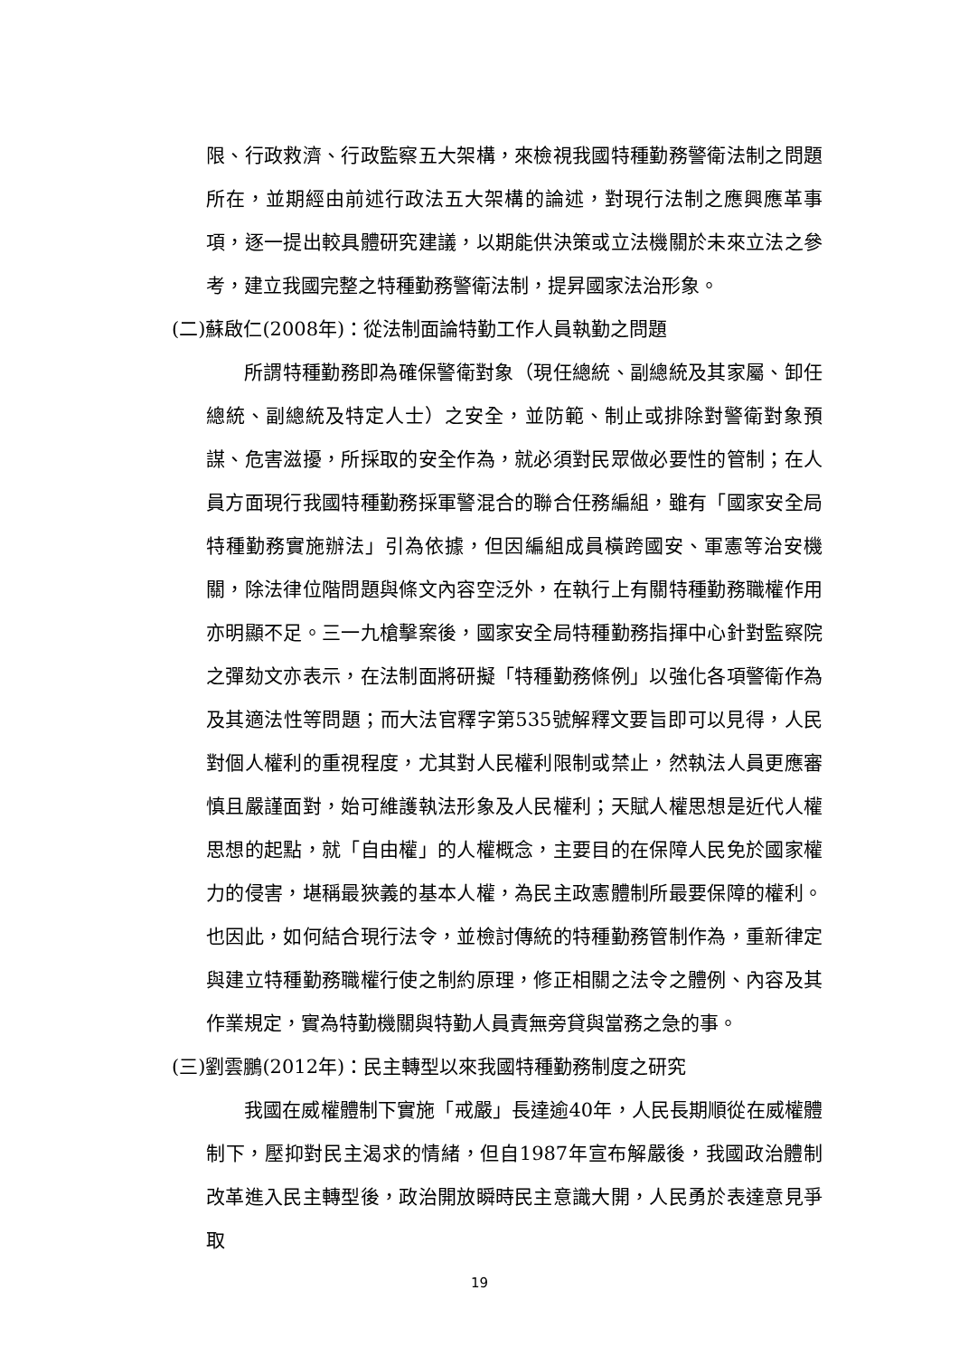限、行政救濟、行政監察五大架構，來檢視我國特種勤務警衛法制之問題所在，並期經由前述行政法五大架構的論述，對現行法制之應興應革事項，逐一提出較具體研究建議，以期能供決策或立法機關於未來立法之參考，建立我國完整之特種勤務警衛法制，提昇國家法治形象。
(二)蘇啟仁(2008年)：從法制面論特勤工作人員執勤之問題
所謂特種勤務即為確保警衛對象（現任總統、副總統及其家屬、卸任總統、副總統及特定人士）之安全，並防範、制止或排除對警衛對象預謀、危害滋擾，所採取的安全作為，就必須對民眾做必要性的管制；在人員方面現行我國特種勤務採軍警混合的聯合任務編組，雖有「國家安全局特種勤務實施辦法」引為依據，但因編組成員橫跨國安、軍憲等治安機關，除法律位階問題與條文內容空泛外，在執行上有關特種勤務職權作用亦明顯不足。三一九槍擊案後，國家安全局特種勤務指揮中心針對監察院之彈劾文亦表示，在法制面將研擬「特種勤務條例」以強化各項警衛作為及其適法性等問題；而大法官釋字第535號解釋文要旨即可以見得，人民對個人權利的重視程度，尤其對人民權利限制或禁止，然執法人員更應審慎且嚴謹面對，始可維護執法形象及人民權利；天賦人權思想是近代人權思想的起點，就「自由權」的人權概念，主要目的在保障人民免於國家權力的侵害，堪稱最狹義的基本人權，為民主政憲體制所最要保障的權利。也因此，如何結合現行法令，並檢討傳統的特種勤務管制作為，重新律定與建立特種勤務職權行使之制約原理，修正相關之法令之體例、內容及其作業規定，實為特勤機關與特勤人員責無旁貸與當務之急的事。
(三)劉雲鵬(2012年)：民主轉型以來我國特種勤務制度之研究
我國在威權體制下實施「戒嚴」長達逾40年，人民長期順從在威權體制下，壓抑對民主渴求的情緒，但自1987年宣布解嚴後，我國政治體制改革進入民主轉型後，政治開放瞬時民主意識大開，人民勇於表達意見爭取
19